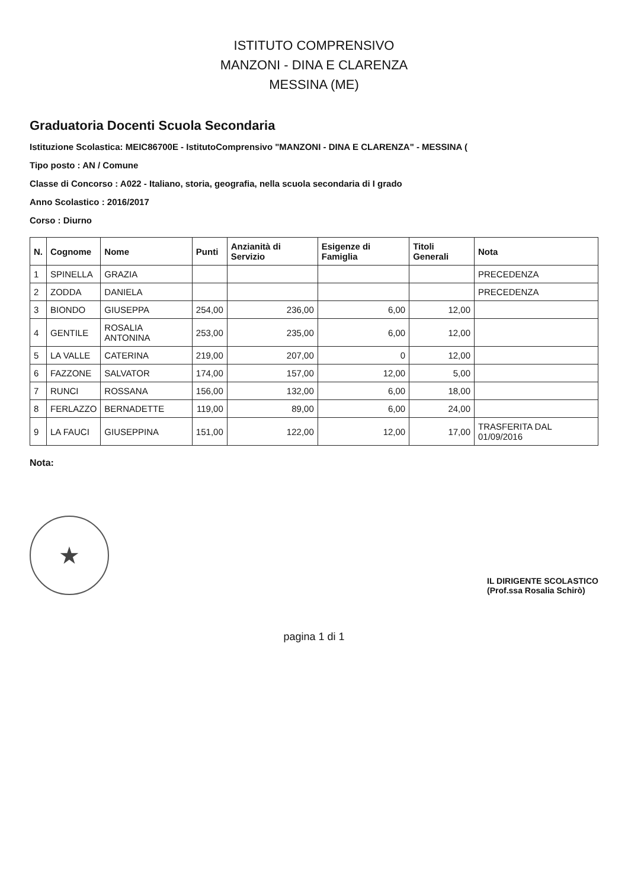ISTITUTO COMPRENSIVO
MANZONI - DINA E CLARENZA
MESSINA (ME)
Graduatoria Docenti Scuola Secondaria
Istituzione Scolastica: MEIC86700E - IstitutoComprensivo "MANZONI - DINA E CLARENZA" - MESSINA (
Tipo posto : AN / Comune
Classe di Concorso : A022 - Italiano, storia, geografia, nella scuola secondaria di I grado
Anno Scolastico : 2016/2017
Corso : Diurno
| N. | Cognome | Nome | Punti | Anzianità di Servizio | Esigenze di Famiglia | Titoli Generali | Nota |
| --- | --- | --- | --- | --- | --- | --- | --- |
| 1 | SPINELLA | GRAZIA | | | | | PRECEDENZA |
| 2 | ZODDA | DANIELA | | | | | PRECEDENZA |
| 3 | BIONDO | GIUSEPPA | 254,00 | 236,00 | 6,00 | 12,00 | |
| 4 | GENTILE | ROSALIA ANTONINA | 253,00 | 235,00 | 6,00 | 12,00 | |
| 5 | LA VALLE | CATERINA | 219,00 | 207,00 | 0 | 12,00 | |
| 6 | FAZZONE | SALVATOR | 174,00 | 157,00 | 12,00 | 5,00 | |
| 7 | RUNCI | ROSSANA | 156,00 | 132,00 | 6,00 | 18,00 | |
| 8 | FERLAZZO | BERNADETTE | 119,00 | 89,00 | 6,00 | 24,00 | |
| 9 | LA FAUCI | GIUSEPPINA | 151,00 | 122,00 | 12,00 | 17,00 | TRASFERITA DAL 01/09/2016 |
Nota:
★
IL DIRIGENTE SCOLASTICO
(Prof.ssa Rosalia Schirò)
pagina 1 di 1